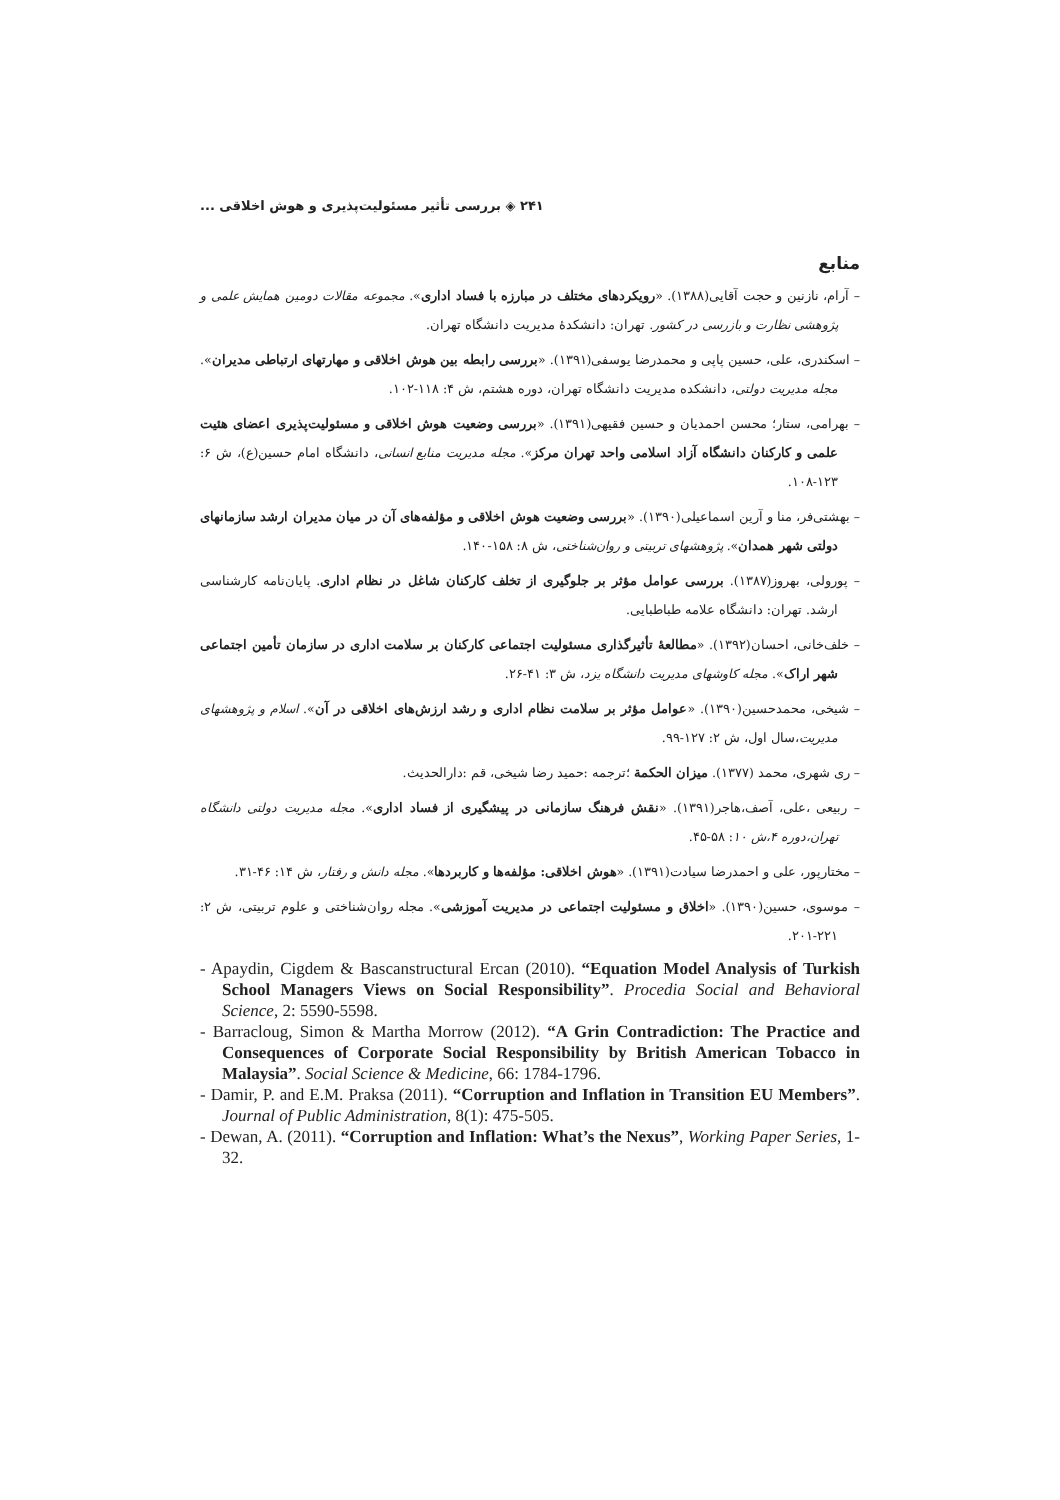۲۴۱ ◈ بررسی تأثیر مسئولیت‌پذیری و هوش اخلاقی ...
منابع
– آرام، نازنین و حجت آقایی(۱۳۸۸). «رویکردهای مختلف در مبارزه با فساد اداری». مجموعه مقالات دومین همایش علمی و پژوهشی نظارت و بازرسی در کشور. تهران: دانشکدهٔ مدیریت دانشگاه تهران.
– اسکندری، علی، حسین پاپی و محمدرضا یوسفی(۱۳۹۱). «بررسی رابطه بین هوش اخلاقی و مهارتهای ارتباطی مدیران». مجله مدیریت دولتی، دانشکده مدیریت دانشگاه تهران، دوره هشتم، ش ۴: ۱۱۸-۱۰۲.
– بهرامی، ستار؛ محسن احمدیان و حسین فقیهی(۱۳۹۱). «بررسی وضعیت هوش اخلاقی و مسئولیت‌پذیری اعضای هئیت علمی و کارکنان دانشگاه آزاد اسلامی واحد تهران مرکز». مجله مدیریت منابع انسانی، دانشگاه امام حسین(ع)، ش ۶: ۱۲۳-۱۰۸.
– بهشتی‌فر، منا و آرین اسماعیلی(۱۳۹۰). «بررسی وضعیت هوش اخلاقی و مؤلفه‌های آن در میان مدیران ارشد سازمانهای دولتی شهر همدان». پژوهشهای تربیتی و روان‌شناختی، ش ۸: ۱۵۸-۱۴۰.
– پورولی، بهروز(۱۳۸۷). بررسی عوامل مؤثر بر جلوگیری از تخلف کارکنان شاغل در نظام اداری. پایان‌نامه کارشناسی ارشد. تهران: دانشگاه علامه طباطبایی.
– خلف‌خانی، احسان(۱۳۹۲). «مطالعهٔ تأثیرگذاری مسئولیت اجتماعی کارکنان بر سلامت اداری در سازمان تأمین اجتماعی شهر اراک». مجله کاوشهای مدیریت دانشگاه یزد، ش ۳: ۴۱-۲۶.
– شیخی، محمدحسین(۱۳۹۰). «عوامل مؤثر بر سلامت نظام اداری و رشد ارزش‌های اخلاقی در آن». اسلام و پژوهشهای مدیریت،سال اول، ش ۲: ۱۲۷-۹۹.
– ری شهری، محمد (۱۳۷۷). میزان الحکمة ؛ترجمه :حمید رضا شیخی، قم :دارالحدیث.
– ربیعی ،علی، آصف،هاجر(۱۳۹۱). «نقش فرهنگ سازمانی در پیشگیری از فساد اداری». مجله مدیریت دولتی دانشگاه تهران،دوره ۴،ش ۱۰: ۵۸-۴۵.
– مختارپور، علی و احمدرضا سیادت(۱۳۹۱). «هوش اخلاقی: مؤلفه‌ها و کاربردها». مجله دانش و رفتار، ش ۱۴: ۴۶-۳۱.
– موسوی، حسین(۱۳۹۰). «اخلاق و مسئولیت اجتماعی در مدیریت آموزشی». مجله روان‌شناختی و علوم تربیتی، ش ۲: ۲۲۱-۲۰۱.
- Apaydin, Cigdem & Bascanstructural Ercan (2010). “Equation Model Analysis of Turkish School Managers Views on Social Responsibility”. Procedia Social and Behavioral Science, 2: 5590-5598.
- Barracloug, Simon & Martha Morrow (2012). “A Grin Contradiction: The Practice and Consequences of Corporate Social Responsibility by British American Tobacco in Malaysia”. Social Science & Medicine, 66: 1784-1796.
- Damir, P. and E.M. Praksa (2011). “Corruption and Inflation in Transition EU Members”. Journal of Public Administration, 8(1): 475-505.
- Dewan, A. (2011). “Corruption and Inflation: What’s the Nexus”, Working Paper Series, 1-32.